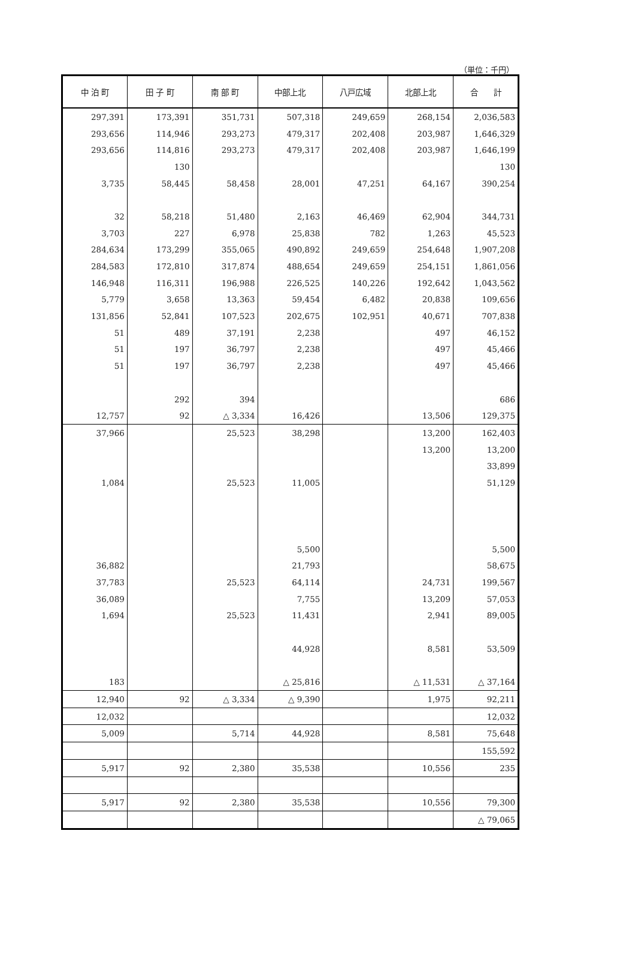（単位：千円）
| 中 泊 町 | 田 子 町 | 南 部 町 | 中部上北 | 八戸広域 | 北部上北 | 合 計 |
| --- | --- | --- | --- | --- | --- | --- |
| 297,391 | 173,391 | 351,731 | 507,318 | 249,659 | 268,154 | 2,036,583 |
| 293,656 | 114,946 | 293,273 | 479,317 | 202,408 | 203,987 | 1,646,329 |
| 293,656 | 114,816 | 293,273 | 479,317 | 202,408 | 203,987 | 1,646,199 |
| | 130 | | | | | 130 |
| 3,735 | 58,445 | 58,458 | 28,001 | 47,251 | 64,167 | 390,254 |
| 32 | 58,218 | 51,480 | 2,163 | 46,469 | 62,904 | 344,731 |
| 3,703 | 227 | 6,978 | 25,838 | 782 | 1,263 | 45,523 |
| 284,634 | 173,299 | 355,065 | 490,892 | 249,659 | 254,648 | 1,907,208 |
| 284,583 | 172,810 | 317,874 | 488,654 | 249,659 | 254,151 | 1,861,056 |
| 146,948 | 116,311 | 196,988 | 226,525 | 140,226 | 192,642 | 1,043,562 |
| 5,779 | 3,658 | 13,363 | 59,454 | 6,482 | 20,838 | 109,656 |
| 131,856 | 52,841 | 107,523 | 202,675 | 102,951 | 40,671 | 707,838 |
| 51 | 489 | 37,191 | 2,238 | | 497 | 46,152 |
| 51 | 197 | 36,797 | 2,238 | | 497 | 45,466 |
| 51 | 197 | 36,797 | 2,238 | | 497 | 45,466 |
| | 292 | 394 | | | | 686 |
| 12,757 | 92 | △ 3,334 | 16,426 | | 13,506 | 129,375 |
| 37,966 | | 25,523 | 38,298 | | 13,200 | 162,403 |
| | | | | | 13,200 | 13,200 |
| | | | | | | 33,899 |
| 1,084 | | 25,523 | 11,005 | | | 51,129 |
| | | | 5,500 | | | 5,500 |
| 36,882 | | | 21,793 | | | 58,675 |
| 37,783 | | 25,523 | 64,114 | | 24,731 | 199,567 |
| 36,089 | | | 7,755 | | 13,209 | 57,053 |
| 1,694 | | 25,523 | 11,431 | | 2,941 | 89,005 |
| | | | 44,928 | | 8,581 | 53,509 |
| 183 | | | △ 25,816 | | △ 11,531 | △ 37,164 |
| 12,940 | 92 | △ 3,334 | △ 9,390 | | 1,975 | 92,211 |
| 12,032 | | | | | | 12,032 |
| 5,009 | | 5,714 | 44,928 | | 8,581 | 75,648 |
| | | | | | | 155,592 |
| 5,917 | 92 | 2,380 | 35,538 | | 10,556 | 235 |
| 5,917 | 92 | 2,380 | 35,538 | | 10,556 | 79,300 |
| | | | | | | △ 79,065 |